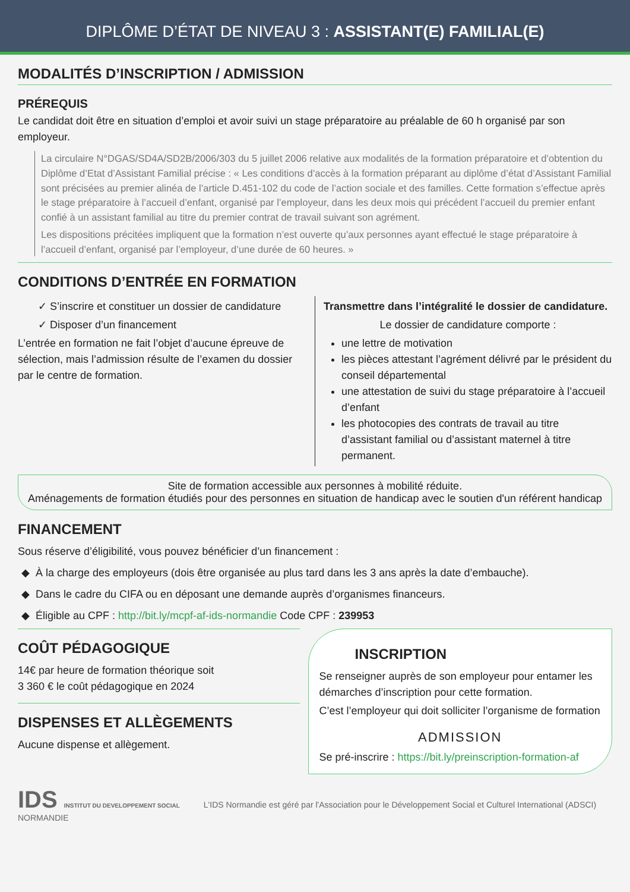DIPLÔME D’ÉTAT DE NIVEAU 3 : ASSISTANT(E) FAMILIAL(E)
MODALITÉS D’INSCRIPTION / ADMISSION
PRÉREQUIS
Le candidat doit être en situation d’emploi et avoir suivi un stage préparatoire au préalable de 60 h organisé par son employeur.
La circulaire N°DGAS/SD4A/SD2B/2006/303 du 5 juillet 2006 relative aux modalités de la formation préparatoire et d’obtention du Diplôme d’Etat d’Assistant Familial précise : « Les conditions d’accès à la formation préparant au diplôme d’état d’Assistant Familial sont précisées au premier alinéa de l’article D.451-102 du code de l’action sociale et des familles. Cette formation s’effectue après le stage préparatoire à l’accueil d’enfant, organisé par l’employeur, dans les deux mois qui précédent l’accueil du premier enfant confié à un assistant familial au titre du premier contrat de travail suivant son agrément.
Les dispositions précitées impliquent que la formation n’est ouverte qu’aux personnes ayant effectué le stage préparatoire à l’accueil d’enfant, organisé par l’employeur, d’une durée de 60 heures. »
CONDITIONS D’ENTRÉE EN FORMATION
✓ S’inscrire et constituer un dossier de candidature
✓ Disposer d’un financement
L’entrée en formation ne fait l’objet d’aucune épreuve de sélection, mais l’admission résulte de l’examen du dossier par le centre de formation.
Transmettre dans l’intégralité le dossier de candidature.
Le dossier de candidature comporte :
une lettre de motivation
les pièces attestant l’agrément délivré par le président du conseil départemental
une attestation de suivi du stage préparatoire à l’accueil d’enfant
les photocopies des contrats de travail au titre d’assistant familial ou d’assistant maternel à titre permanent.
Site de formation accessible aux personnes à mobilité réduite.
Aménagements de formation étudiés pour des personnes en situation de handicap avec le soutien d'un référent handicap
FINANCEMENT
Sous réserve d’éligibilité, vous pouvez bénéficier d’un financement :
À la charge des employeurs (dois être organisée au plus tard dans les 3 ans après la date d’embauche).
Dans le cadre du CIFA ou en déposant une demande auprès d’organismes financeurs.
Éligible au CPF : http://bit.ly/mcpf-af-ids-normandie Code CPF : 239953
COÛT PÉDAGOGIQUE
14€ par heure de formation théorique soit
3 360 € le coût pédagogique en 2024
DISPENSES ET ALLÈGEMENTS
Aucune dispense et allègement.
INSCRIPTION
Se renseigner auprès de son employeur pour entamer les démarches d’inscription pour cette formation.
C’est l’employeur qui doit solliciter l’organisme de formation
ADMISSION
Se pré-inscrire : https://bit.ly/preinscription-formation-af
IDS INSTITUT DU DEVELOPPEMENT SOCIAL
NORMANDIE
L'IDS Normandie est géré par l'Association pour le Développement Social et Culturel International (ADSCI)